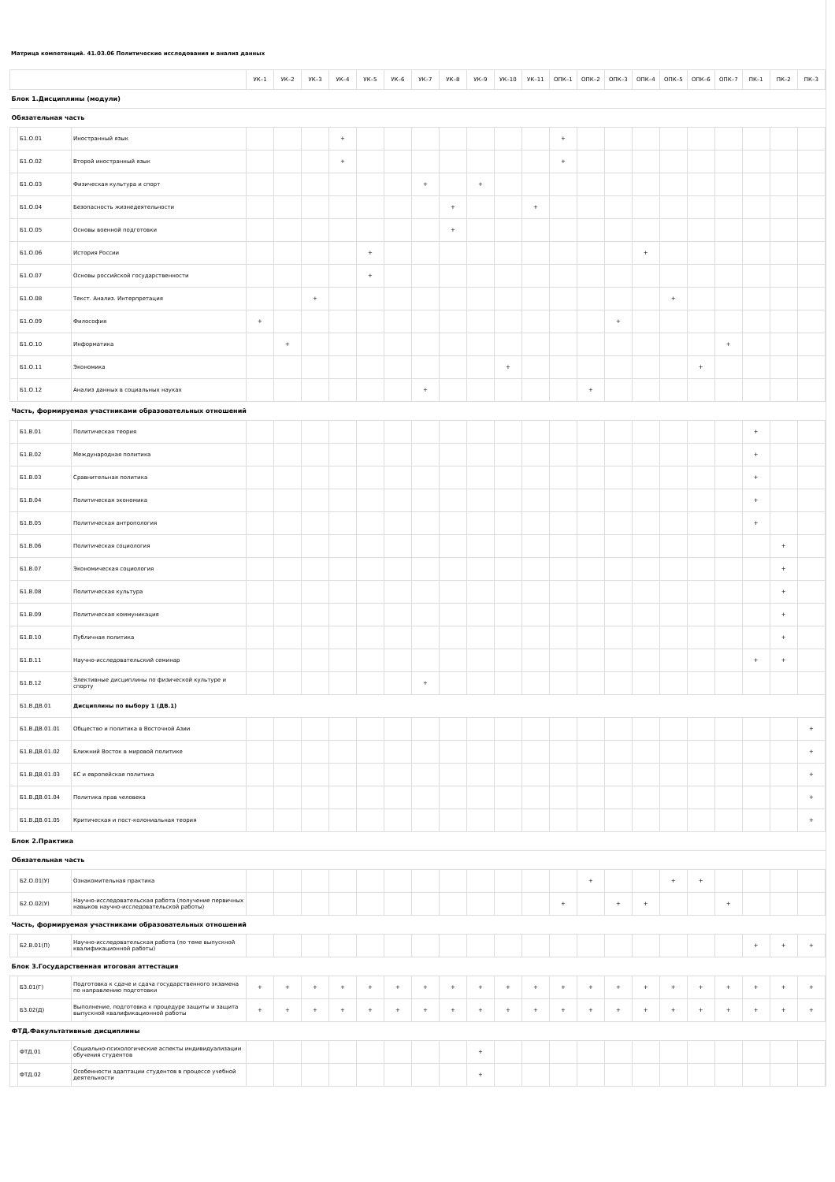Матрица компетенций. 41.03.06 Политические исследования и анализ данных
| | | | УК–1 | УК–2 | УК–3 | УК–4 | УК–5 | УК–6 | УК–7 | УК–8 | УК–9 | УК–10 | УК–11 | ОПК–1 | ОПК–2 | ОПК–3 | ОПК–4 | ОПК–5 | ОПК–6 | ОПК–7 | ПК–1 | ПК–2 | ПК–3 |
| --- | --- | --- | --- | --- | --- | --- | --- | --- | --- | --- | --- | --- | --- | --- | --- | --- | --- | --- | --- | --- | --- | --- | --- |
| Блок 1.Дисциплины (модули) | | | | | | | | | | | | | | | | | | | | | | | |
| Обязательная часть | | | | | | | | | | | | | | | | | | | | | | | |
| | Б1.О.01 | Иностранный язык | | | | + | | | | | | | | + | | | | | | | | | |
| | Б1.О.02 | Второй иностранный язык | | | | + | | | | | | | | + | | | | | | | | | |
| | Б1.О.03 | Физическая культура и спорт | | | | | | | + | | + | | | | | | | | | | | | |
| | Б1.О.04 | Безопасность жизнедеятельности | | | | | | | | + | | | + | | | | | | | | | | |
| | Б1.О.05 | Основы военной подготовки | | | | | | | | + | | | | | | | | | | | | | |
| | Б1.О.06 | История России | | | | | + | | | | | | | | | | + | | | | | | |
| | Б1.О.07 | Основы российской государственности | | | | | + | | | | | | | | | | | | | | | | |
| | Б1.О.08 | Текст. Анализ. Интерпретация | | | + | | | | | | | | | | | | | + | | | | | |
| | Б1.О.09 | Философия | + | | | | | | | | | | | | | + | | | | | | | |
| | Б1.О.10 | Информатика | | + | | | | | | | | | | | | | | | | + | | | |
| | Б1.О.11 | Экономика | | | | | | | | | | + | | | | | | | + | | | | |
| | Б1.О.12 | Анализ данных в социальных науках | | | | | | | + | | | | | | + | | | | | | | | |
| Часть, формируемая участниками образовательных отношений | | | | | | | | | | | | | | | | | | | | | | | |
| | Б1.В.01 | Политическая теория | | | | | | | | | | | | | | | | | | | + | | |
| | Б1.В.02 | Международная политика | | | | | | | | | | | | | | | | | | | + | | |
| | Б1.В.03 | Сравнительная политика | | | | | | | | | | | | | | | | | | | + | | |
| | Б1.В.04 | Политическая экономика | | | | | | | | | | | | | | | | | | | + | | |
| | Б1.В.05 | Политическая антропология | | | | | | | | | | | | | | | | | | | + | | |
| | Б1.В.06 | Политическая социология | | | | | | | | | | | | | | | | | | | | + | |
| | Б1.В.07 | Экономическая социология | | | | | | | | | | | | | | | | | | | | + | |
| | Б1.В.08 | Политическая культура | | | | | | | | | | | | | | | | | | | | + | |
| | Б1.В.09 | Политическая коммуникация | | | | | | | | | | | | | | | | | | | | + | |
| | Б1.В.10 | Публичная политика | | | | | | | | | | | | | | | | | | | | + | |
| | Б1.В.11 | Научно-исследовательский семинар | | | | | | | | | | | | | | | | | | | + | + | |
| | Б1.В.12 | Элективные дисциплины по физической культуре и спорту | | | | | | | + | | | | | | | | | | | | | | |
| | Б1.В.ДВ.01 | Дисциплины по выбору 1 (ДВ.1) | | | | | | | | | | | | | | | | | | | | | |
| | Б1.В.ДВ.01.01 | Общество и политика в Восточной Азии | | | | | | | | | | | | | | | | | | | | | + |
| | Б1.В.ДВ.01.02 | Ближний Восток в мировой политике | | | | | | | | | | | | | | | | | | | | | + |
| | Б1.В.ДВ.01.03 | ЕС и европейская политика | | | | | | | | | | | | | | | | | | | | | + |
| | Б1.В.ДВ.01.04 | Политика прав человека | | | | | | | | | | | | | | | | | | | | | + |
| | Б1.В.ДВ.01.05 | Критическая и пост-колониальная теория | | | | | | | | | | | | | | | | | | | | | + |
| Блок 2.Практика | | | | | | | | | | | | | | | | | | | | | | | |
| Обязательная часть | | | | | | | | | | | | | | | | | | | | | | | |
| | Б2.О.01(У) | Ознакомительная практика | | | | | | | | | | | | | + | | | + | + | | | | |
| | Б2.О.02(У) | Научно-исследовательская работа (получение первичных навыков научно-исследовательской работы) | | | | | | | | | | | | + | | + | + | | | + | | | |
| Часть, формируемая участниками образовательных отношений | | | | | | | | | | | | | | | | | | | | | | | |
| | Б2.В.01(П) | Научно-исследовательская работа (по теме выпускной квалификационной работы) | | | | | | | | | | | | | | | | | | | + | + | + |
| Блок 3.Государственная итоговая аттестация | | | | | | | | | | | | | | | | | | | | | | | |
| | Б3.01(Г) | Подготовка к сдаче и сдача государственного экзамена по направлению подготовки | + | + | + | + | + | + | + | + | + | + | + | + | + | + | + | + | + | + | + | + | + |
| | Б3.02(Д) | Выполнение, подготовка к процедуре защиты и защита выпускной квалификационной работы | + | + | + | + | + | + | + | + | + | + | + | + | + | + | + | + | + | + | + | + | + |
| ФТД.Факультативные дисциплины | | | | | | | | | | | | | | | | | | | | | | | |
| | ФТД.01 | Социально-психологические аспекты индивидуализации обучения студентов | | | | | | | | | + | | | | | | | | | | | | |
| | ФТД.02 | Особенности адаптации студентов в процессе учебной деятельности | | | | | | | | | + | | | | | | | | | | | | |